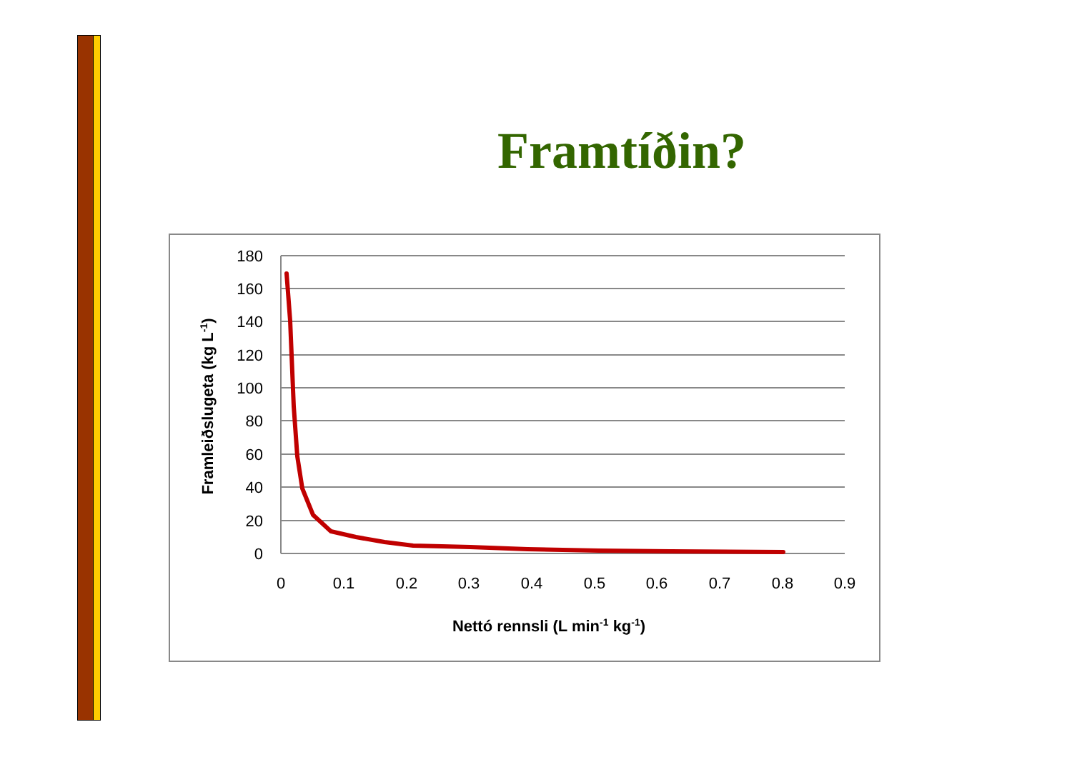Framtíðin?
180
160
140
120
100
80
60
40
20
0
0
0.1
0.2
0.3
0.4
0.5
0.6
0.7
0.8
0.9
Nettó rennsli (L min-1 kg-1)
Framleiðslugeta (kg L-1)